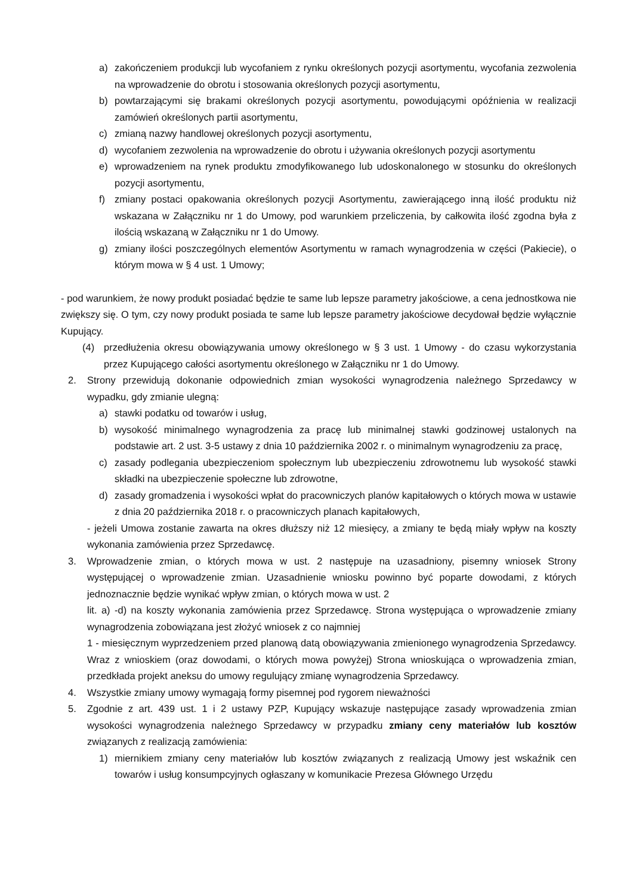a) zakończeniem produkcji lub wycofaniem z rynku określonych pozycji asortymentu, wycofania zezwolenia na wprowadzenie do obrotu i stosowania określonych pozycji asortymentu,
b) powtarzającymi się brakami określonych pozycji asortymentu, powodującymi opóźnienia w realizacji zamówień określonych partii asortymentu,
c) zmianą nazwy handlowej określonych pozycji asortymentu,
d) wycofaniem zezwolenia na wprowadzenie do obrotu i używania określonych pozycji asortymentu
e) wprowadzeniem na rynek produktu zmodyfikowanego lub udoskonalonego w stosunku do określonych pozycji asortymentu,
f) zmiany postaci opakowania określonych pozycji Asortymentu, zawierającego inną ilość produktu niż wskazana w Załączniku nr 1 do Umowy, pod warunkiem przeliczenia, by całkowita ilość zgodna była z ilością wskazaną w Załączniku nr 1 do Umowy.
g) zmiany ilości poszczególnych elementów Asortymentu w ramach wynagrodzenia w części (Pakiecie), o którym mowa w § 4 ust. 1 Umowy;
- pod warunkiem, że nowy produkt posiadać będzie te same lub lepsze parametry jakościowe, a cena jednostkowa nie zwiększy się. O tym, czy nowy produkt posiada te same lub lepsze parametry jakościowe decydował będzie wyłącznie Kupujący.
(4) przedłużenia okresu obowiązywania umowy określonego w § 3 ust. 1 Umowy - do czasu wykorzystania przez Kupującego całości asortymentu określonego w Załączniku nr 1 do Umowy.
2. Strony przewidują dokonanie odpowiednich zmian wysokości wynagrodzenia należnego Sprzedawcy w wypadku, gdy zmianie ulegną:
a) stawki podatku od towarów i usług,
b) wysokość minimalnego wynagrodzenia za pracę lub minimalnej stawki godzinowej ustalonych na podstawie art. 2 ust. 3-5 ustawy z dnia 10 października 2002 r. o minimalnym wynagrodzeniu za pracę,
c) zasady podlegania ubezpieczeniom społecznym lub ubezpieczeniu zdrowotnemu lub wysokość stawki składki na ubezpieczenie społeczne lub zdrowotne,
d) zasady gromadzenia i wysokości wpłat do pracowniczych planów kapitałowych o których mowa w ustawie z dnia 20 października 2018 r. o pracowniczych planach kapitałowych,
- jeżeli Umowa zostanie zawarta na okres dłuższy niż 12 miesięcy, a zmiany te będą miały wpływ na koszty wykonania zamówienia przez Sprzedawcę.
3. Wprowadzenie zmian, o których mowa w ust. 2 następuje na uzasadniony, pisemny wniosek Strony występującej o wprowadzenie zmian. Uzasadnienie wniosku powinno być poparte dowodami, z których jednoznacznie będzie wynikać wpływ zmian, o których mowa w ust. 2
lit. a) -d) na koszty wykonania zamówienia przez Sprzedawcę. Strona występująca o wprowadzenie zmiany wynagrodzenia zobowiązana jest złożyć wniosek z co najmniej
1 - miesięcznym wyprzedzeniem przed planową datą obowiązywania zmienionego wynagrodzenia Sprzedawcy. Wraz z wnioskiem (oraz dowodami, o których mowa powyżej) Strona wnioskująca o wprowadzenia zmian, przedkłada projekt aneksu do umowy regulujący zmianę wynagrodzenia Sprzedawcy.
4. Wszystkie zmiany umowy wymagają formy pisemnej pod rygorem nieważności
5. Zgodnie z art. 439 ust. 1 i 2 ustawy PZP, Kupujący wskazuje następujące zasady wprowadzenia zmian wysokości wynagrodzenia należnego Sprzedawcy w przypadku zmiany ceny materiałów lub kosztów związanych z realizacją zamówienia:
1) miernikiem zmiany ceny materiałów lub kosztów związanych z realizacją Umowy jest wskaźnik cen towarów i usług konsumpcyjnych ogłaszany w komunikacie Prezesa Głównego Urzędu